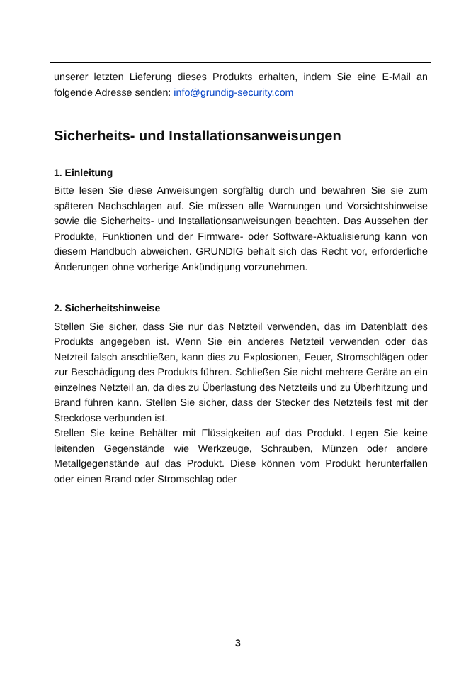unserer letzten Lieferung dieses Produkts erhalten, indem Sie eine E-Mail an folgende Adresse senden: info@grundig-security.com
Sicherheits- und Installationsanweisungen
1. Einleitung
Bitte lesen Sie diese Anweisungen sorgfältig durch und bewahren Sie sie zum späteren Nachschlagen auf. Sie müssen alle Warnungen und Vorsichtshinweise sowie die Sicherheits- und Installationsanweisungen beachten. Das Aussehen der Produkte, Funktionen und der Firmware- oder Software-Aktualisierung kann von diesem Handbuch abweichen. GRUNDIG behält sich das Recht vor, erforderliche Änderungen ohne vorherige Ankündigung vorzunehmen.
2. Sicherheitshinweise
Stellen Sie sicher, dass Sie nur das Netzteil verwenden, das im Datenblatt des Produkts angegeben ist. Wenn Sie ein anderes Netzteil verwenden oder das Netzteil falsch anschließen, kann dies zu Explosionen, Feuer, Stromschlägen oder zur Beschädigung des Produkts führen. Schließen Sie nicht mehrere Geräte an ein einzelnes Netzteil an, da dies zu Überlastung des Netzteils und zu Überhitzung und Brand führen kann. Stellen Sie sicher, dass der Stecker des Netzteils fest mit der Steckdose verbunden ist.
Stellen Sie keine Behälter mit Flüssigkeiten auf das Produkt. Legen Sie keine leitenden Gegenstände wie Werkzeuge, Schrauben, Münzen oder andere Metallgegenstände auf das Produkt. Diese können vom Produkt herunterfallen oder einen Brand oder Stromschlag oder
3